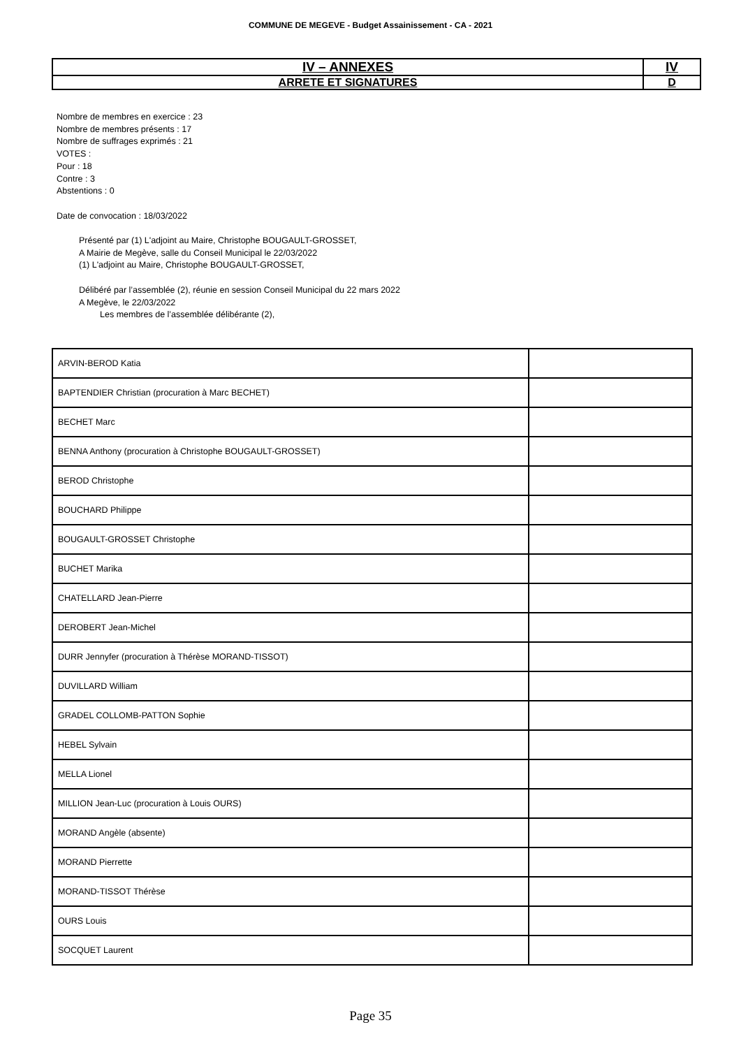COMMUNE DE MEGEVE - Budget Assainissement - CA - 2021
| IV – ANNEXES | IV |
| ARRETE ET SIGNATURES | D |
Nombre de membres en exercice : 23
Nombre de membres présents : 17
Nombre de suffrages exprimés : 21
VOTES :
Pour : 18
Contre : 3
Abstentions : 0
Date de convocation : 18/03/2022
Présenté par (1) L'adjoint au Maire, Christophe BOUGAULT-GROSSET,
A Mairie de Megève, salle du Conseil Municipal le 22/03/2022
(1) L'adjoint au Maire, Christophe BOUGAULT-GROSSET,
Délibéré par l’assemblée (2), réunie en session Conseil Municipal du 22 mars 2022
A Megève, le 22/03/2022
Les membres de l’assemblée délibérante (2),
| ARVIN-BEROD Katia | |
| BAPTENDIER Christian (procuration à Marc BECHET) | |
| BECHET Marc | |
| BENNA Anthony (procuration à Christophe BOUGAULT-GROSSET) | |
| BEROD Christophe | |
| BOUCHARD Philippe | |
| BOUGAULT-GROSSET Christophe | |
| BUCHET Marika | |
| CHATELLARD Jean-Pierre | |
| DEROBERT Jean-Michel | |
| DURR Jennyfer (procuration à Thérèse MORAND-TISSOT) | |
| DUVILLARD William | |
| GRADEL COLLOMB-PATTON Sophie | |
| HEBEL Sylvain | |
| MELLA Lionel | |
| MILLION Jean-Luc (procuration à Louis OURS) | |
| MORAND Angèle (absente) | |
| MORAND Pierrette | |
| MORAND-TISSOT Thérèse | |
| OURS Louis | |
| SOCQUET Laurent | |
Page 35